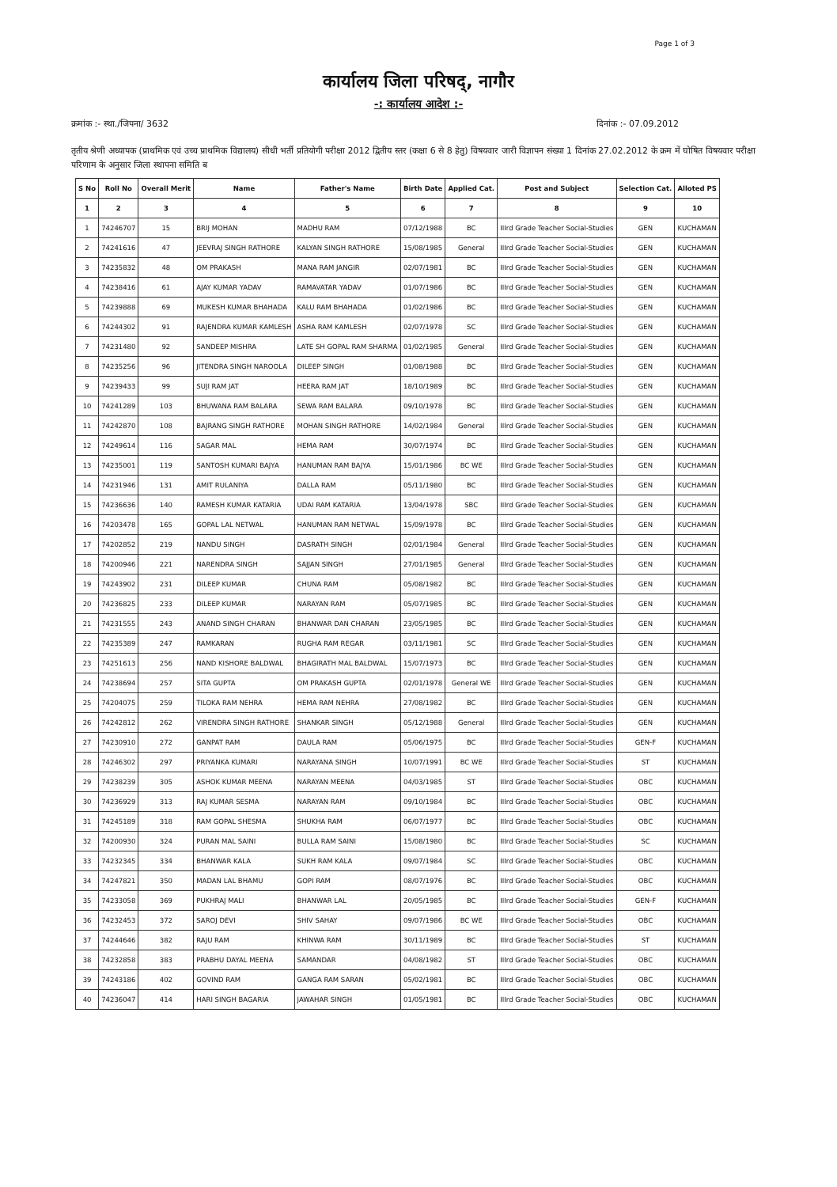Page 1 of 3
कार्यालय जिला परिषद्, नागौर
-: कार्यालय आदेश :-
क्रमांक :- स्था./जिपना/ 3632 दिनांक :- 07.09.2012
तृतीय श्रेणी अध्यापक (प्राथमिक एवं उच्च प्राथमिक विद्यालय) सीधी भर्ती प्रतियोगी परीक्षा 2012 द्वितीय स्तर (कक्षा 6 से 8 हेतु) विषयवार जारी विज्ञापन संख्या 1 दिनांक 27.02.2012 के क्रम में घोषित विषयवार परीक्षा परिणाम के अनुसार जिला स्थापना समिति ब
| S No | Roll No | Overall Merit | Name | Father's Name | Birth Date | Applied Cat. | Post and Subject | Selection Cat. | Alloted PS |
| --- | --- | --- | --- | --- | --- | --- | --- | --- | --- |
| 1 | 2 | 3 | 4 | 5 | 6 | 7 | 8 | 9 | 10 |
| 1 | 74246707 | 15 | BRIJ MOHAN | MADHU RAM | 07/12/1988 | BC | IIIrd Grade Teacher Social-Studies | GEN | KUCHAMAN |
| 2 | 74241616 | 47 | JEEVRAJ SINGH RATHORE | KALYAN SINGH RATHORE | 15/08/1985 | General | IIIrd Grade Teacher Social-Studies | GEN | KUCHAMAN |
| 3 | 74235832 | 48 | OM PRAKASH | MANA RAM JANGIR | 02/07/1981 | BC | IIIrd Grade Teacher Social-Studies | GEN | KUCHAMAN |
| 4 | 74238416 | 61 | AJAY KUMAR YADAV | RAMAVATAR YADAV | 01/07/1986 | BC | IIIrd Grade Teacher Social-Studies | GEN | KUCHAMAN |
| 5 | 74239888 | 69 | MUKESH KUMAR BHAHADA | KALU RAM BHAHADA | 01/02/1986 | BC | IIIrd Grade Teacher Social-Studies | GEN | KUCHAMAN |
| 6 | 74244302 | 91 | RAJENDRA KUMAR KAMLESH | ASHA RAM KAMLESH | 02/07/1978 | SC | IIIrd Grade Teacher Social-Studies | GEN | KUCHAMAN |
| 7 | 74231480 | 92 | SANDEEP MISHRA | LATE SH GOPAL RAM SHARMA | 01/02/1985 | General | IIIrd Grade Teacher Social-Studies | GEN | KUCHAMAN |
| 8 | 74235256 | 96 | JITENDRA SINGH NAROOLA | DILEEP SINGH | 01/08/1988 | BC | IIIrd Grade Teacher Social-Studies | GEN | KUCHAMAN |
| 9 | 74239433 | 99 | SUJI RAM JAT | HEERA RAM JAT | 18/10/1989 | BC | IIIrd Grade Teacher Social-Studies | GEN | KUCHAMAN |
| 10 | 74241289 | 103 | BHUWANA RAM BALARA | SEWA RAM BALARA | 09/10/1978 | BC | IIIrd Grade Teacher Social-Studies | GEN | KUCHAMAN |
| 11 | 74242870 | 108 | BAJRANG SINGH RATHORE | MOHAN SINGH RATHORE | 14/02/1984 | General | IIIrd Grade Teacher Social-Studies | GEN | KUCHAMAN |
| 12 | 74249614 | 116 | SAGAR MAL | HEMA RAM | 30/07/1974 | BC | IIIrd Grade Teacher Social-Studies | GEN | KUCHAMAN |
| 13 | 74235001 | 119 | SANTOSH KUMARI BAJYA | HANUMAN RAM BAJYA | 15/01/1986 | BC WE | IIIrd Grade Teacher Social-Studies | GEN | KUCHAMAN |
| 14 | 74231946 | 131 | AMIT RULANIYA | DALLA RAM | 05/11/1980 | BC | IIIrd Grade Teacher Social-Studies | GEN | KUCHAMAN |
| 15 | 74236636 | 140 | RAMESH KUMAR KATARIA | UDAI RAM KATARIA | 13/04/1978 | SBC | IIIrd Grade Teacher Social-Studies | GEN | KUCHAMAN |
| 16 | 74203478 | 165 | GOPAL LAL NETWAL | HANUMAN RAM NETWAL | 15/09/1978 | BC | IIIrd Grade Teacher Social-Studies | GEN | KUCHAMAN |
| 17 | 74202852 | 219 | NANDU SINGH | DASRATH SINGH | 02/01/1984 | General | IIIrd Grade Teacher Social-Studies | GEN | KUCHAMAN |
| 18 | 74200946 | 221 | NARENDRA SINGH | SAJJAN SINGH | 27/01/1985 | General | IIIrd Grade Teacher Social-Studies | GEN | KUCHAMAN |
| 19 | 74243902 | 231 | DILEEP KUMAR | CHUNA RAM | 05/08/1982 | BC | IIIrd Grade Teacher Social-Studies | GEN | KUCHAMAN |
| 20 | 74236825 | 233 | DILEEP KUMAR | NARAYAN RAM | 05/07/1985 | BC | IIIrd Grade Teacher Social-Studies | GEN | KUCHAMAN |
| 21 | 74231555 | 243 | ANAND SINGH CHARAN | BHANWAR DAN CHARAN | 23/05/1985 | BC | IIIrd Grade Teacher Social-Studies | GEN | KUCHAMAN |
| 22 | 74235389 | 247 | RAMKARAN | RUGHA RAM REGAR | 03/11/1981 | SC | IIIrd Grade Teacher Social-Studies | GEN | KUCHAMAN |
| 23 | 74251613 | 256 | NAND KISHORE BALDWAL | BHAGIRATH MAL BALDWAL | 15/07/1973 | BC | IIIrd Grade Teacher Social-Studies | GEN | KUCHAMAN |
| 24 | 74238694 | 257 | SITA GUPTA | OM PRAKASH GUPTA | 02/01/1978 | General WE | IIIrd Grade Teacher Social-Studies | GEN | KUCHAMAN |
| 25 | 74204075 | 259 | TILOKA RAM NEHRA | HEMA RAM NEHRA | 27/08/1982 | BC | IIIrd Grade Teacher Social-Studies | GEN | KUCHAMAN |
| 26 | 74242812 | 262 | VIRENDRA SINGH RATHORE | SHANKAR SINGH | 05/12/1988 | General | IIIrd Grade Teacher Social-Studies | GEN | KUCHAMAN |
| 27 | 74230910 | 272 | GANPAT RAM | DAULA RAM | 05/06/1975 | BC | IIIrd Grade Teacher Social-Studies | GEN-F | KUCHAMAN |
| 28 | 74246302 | 297 | PRIYANKA KUMARI | NARAYANA SINGH | 10/07/1991 | BC WE | IIIrd Grade Teacher Social-Studies | ST | KUCHAMAN |
| 29 | 74238239 | 305 | ASHOK KUMAR MEENA | NARAYAN MEENA | 04/03/1985 | ST | IIIrd Grade Teacher Social-Studies | OBC | KUCHAMAN |
| 30 | 74236929 | 313 | RAJ KUMAR SESMA | NARAYAN RAM | 09/10/1984 | BC | IIIrd Grade Teacher Social-Studies | OBC | KUCHAMAN |
| 31 | 74245189 | 318 | RAM GOPAL SHESMA | SHUKHA RAM | 06/07/1977 | BC | IIIrd Grade Teacher Social-Studies | OBC | KUCHAMAN |
| 32 | 74200930 | 324 | PURAN MAL SAINI | BULLA RAM SAINI | 15/08/1980 | BC | IIIrd Grade Teacher Social-Studies | SC | KUCHAMAN |
| 33 | 74232345 | 334 | BHANWAR KALA | SUKH RAM KALA | 09/07/1984 | SC | IIIrd Grade Teacher Social-Studies | OBC | KUCHAMAN |
| 34 | 74247821 | 350 | MADAN LAL BHAMU | GOPI RAM | 08/07/1976 | BC | IIIrd Grade Teacher Social-Studies | OBC | KUCHAMAN |
| 35 | 74233058 | 369 | PUKHRAJ MALI | BHANWAR LAL | 20/05/1985 | BC | IIIrd Grade Teacher Social-Studies | GEN-F | KUCHAMAN |
| 36 | 74232453 | 372 | SAROJ DEVI | SHIV SAHAY | 09/07/1986 | BC WE | IIIrd Grade Teacher Social-Studies | OBC | KUCHAMAN |
| 37 | 74244646 | 382 | RAJU RAM | KHINWA RAM | 30/11/1989 | BC | IIIrd Grade Teacher Social-Studies | ST | KUCHAMAN |
| 38 | 74232858 | 383 | PRABHU DAYAL MEENA | SAMANDAR | 04/08/1982 | ST | IIIrd Grade Teacher Social-Studies | OBC | KUCHAMAN |
| 39 | 74243186 | 402 | GOVIND RAM | GANGA RAM SARAN | 05/02/1981 | BC | IIIrd Grade Teacher Social-Studies | OBC | KUCHAMAN |
| 40 | 74236047 | 414 | HARI SINGH BAGARIA | JAWAHAR SINGH | 01/05/1981 | BC | IIIrd Grade Teacher Social-Studies | OBC | KUCHAMAN |